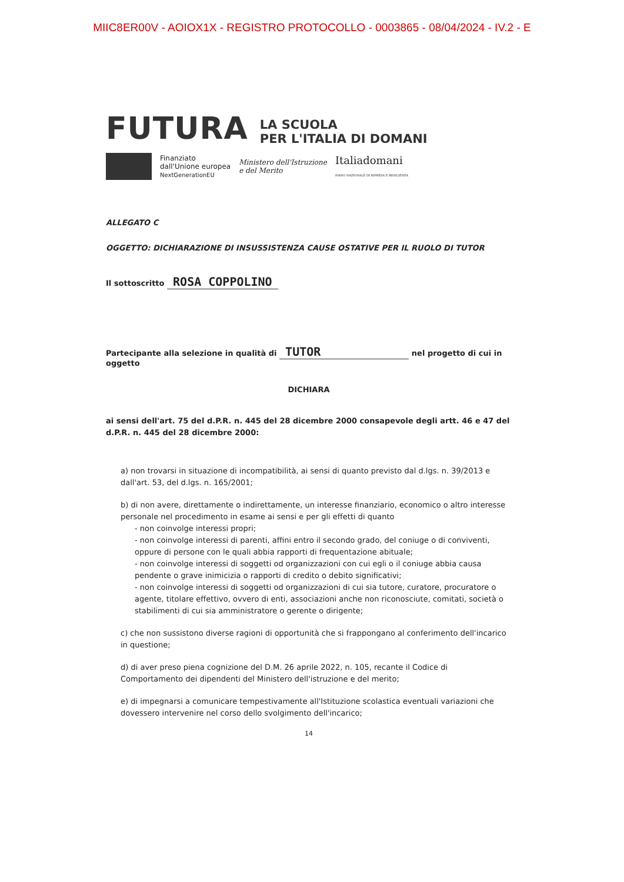MIIC8ER00V - AOIOX1X - REGISTRO PROTOCOLLO - 0003865 - 08/04/2024 - IV.2 - E
FUTURA
LA SCUOLA
PER L'ITALIA DI DOMANI
Finanziato
dall'Unione europea
NextGenerationEU
Ministero dell'Istruzione
e del Merito
Italiadomani
PIANO NAZIONALE DI RIPRESA E RESILIENZA
ALLEGATO C
OGGETTO: DICHIARAZIONE DI INSUSSISTENZA CAUSE OSTATIVE PER IL RUOLO DI TUTOR
Il sottoscritto ROSA COPPOLINO
Partecipante alla selezione in qualità di TUTOR nel progetto di cui in oggetto
DICHIARA
ai sensi dell'art. 75 del d.P.R. n. 445 del 28 dicembre 2000 consapevole degli artt. 46 e 47 del d.P.R. n. 445 del 28 dicembre 2000:
a) non trovarsi in situazione di incompatibilità, ai sensi di quanto previsto dal d.lgs. n. 39/2013 e dall'art. 53, del d.lgs. n. 165/2001;
b) di non avere, direttamente o indirettamente, un interesse finanziario, economico o altro interesse personale nel procedimento in esame ai sensi e per gli effetti di quanto
- non coinvolge interessi propri;
- non coinvolge interessi di parenti, affini entro il secondo grado, del coniuge o di conviventi, oppure di persone con le quali abbia rapporti di frequentazione abituale;
- non coinvolge interessi di soggetti od organizzazioni con cui egli o il coniuge abbia causa pendente o grave inimicizia o rapporti di credito o debito significativi;
- non coinvolge interessi di soggetti od organizzazioni di cui sia tutore, curatore, procuratore o agente, titolare effettivo, ovvero di enti, associazioni anche non riconosciute, comitati, società o stabilimenti di cui sia amministratore o gerente o dirigente;
c) che non sussistono diverse ragioni di opportunità che si frappongano al conferimento dell'incarico in questione;
d) di aver preso piena cognizione del D.M. 26 aprile 2022, n. 105, recante il Codice di Comportamento dei dipendenti del Ministero dell'istruzione e del merito;
e) di impegnarsi a comunicare tempestivamente all'Istituzione scolastica eventuali variazioni che dovessero intervenire nel corso dello svolgimento dell'incarico;
14